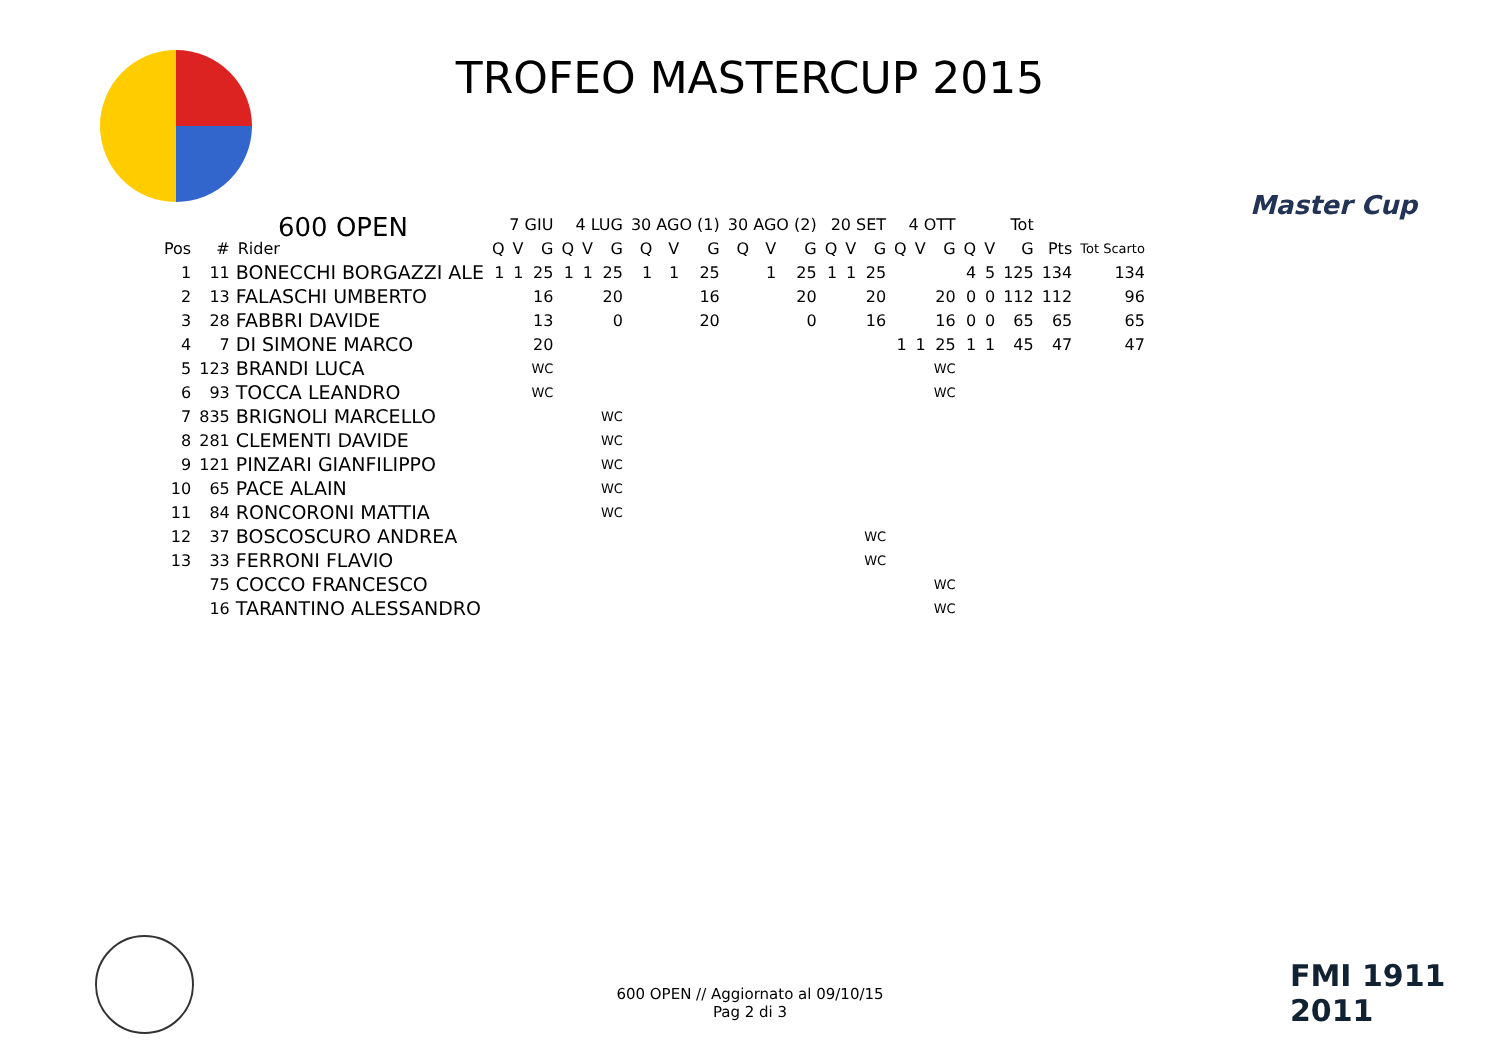TROFEO MASTERCUP 2015
Master Cup
600 OPEN
| | | | 7 GIU | | | 4 LUG | | | 30 AGO (1) | | | 30 AGO (2) | | | 20 SET | | | 4 OTT | | | Tot | | | | |
| --- | --- | --- | --- | --- | --- | --- | --- | --- | --- | --- | --- | --- | --- | --- | --- | --- | --- | --- | --- | --- | --- | --- | --- | --- | --- |
| Pos | # | Rider | Q | V | G | Q | V | G | Q | V | G | Q | V | G | Q | V | G | Q | V | G | Q | V | G | Pts | Tot Scarto |
| 1 | 11 | BONECCHI BORGAZZI ALE | 1 | 1 | 25 | 1 | 1 | 25 | 1 | 1 | 25 | | 1 | 25 | 1 | 1 | 25 | | | | 4 | 5 | 125 | 134 | 134 |
| 2 | 13 | FALASCHI UMBERTO | | | 16 | | | 20 | | | 16 | | | 20 | | | 20 | | | 20 | 0 | 0 | 112 | 112 | 96 |
| 3 | 28 | FABBRI DAVIDE | | | 13 | | | 0 | | | 20 | | | 0 | | | 16 | | | 16 | 0 | 0 | 65 | 65 | 65 |
| 4 | 7 | DI SIMONE MARCO | | | 20 | | | | | | | | | | | | | 1 | 1 | 25 | 1 | 1 | 45 | 47 | 47 |
| 5 | 123 | BRANDI LUCA | | | WC | | | | | | | | | | | | | | | WC | | | | | |
| 6 | 93 | TOCCA LEANDRO | | | WC | | | | | | | | | | | | | | | WC | | | | | |
| 7 | 835 | BRIGNOLI MARCELLO | | | | | | WC | | | | | | | | | | | | | | | | | |
| 8 | 281 | CLEMENTI DAVIDE | | | | | | WC | | | | | | | | | | | | | | | | | |
| 9 | 121 | PINZARI GIANFILIPPO | | | | | | WC | | | | | | | | | | | | | | | | | |
| 10 | 65 | PACE ALAIN | | | | | | WC | | | | | | | | | | | | | | | | | |
| 11 | 84 | RONCORONI MATTIA | | | | | | WC | | | | | | | | | | | | | | | | | |
| 12 | 37 | BOSCOSCURO ANDREA | | | | | | | | | | | | | | | WC | | | | | | | | |
| 13 | 33 | FERRONI FLAVIO | | | | | | | | | | | | | | | WC | | | | | | | | |
| | 75 | COCCO FRANCESCO | | | | | | | | | | | | | | | | | | WC | | | | | |
| | 16 | TARANTINO ALESSANDRO | | | | | | | | | | | | | | | | | | WC | | | | | |
FMI 1911 2011
600 OPEN // Aggiornato al 09/10/15
Pag 2 di 3